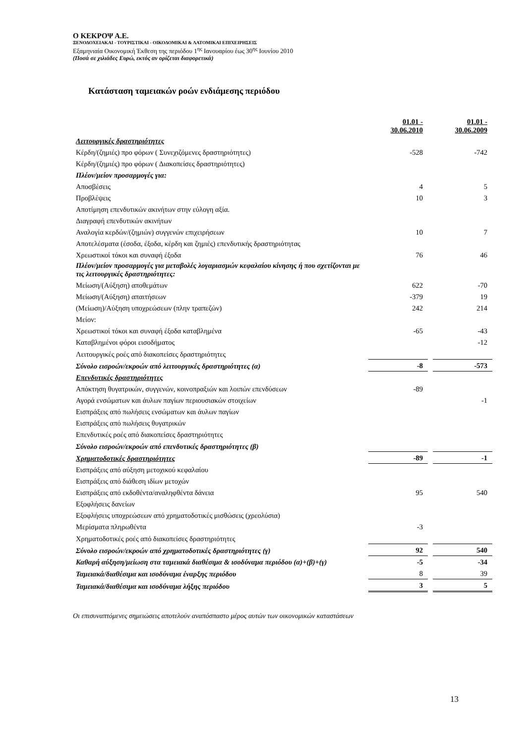Ο ΚΕΚΡΟΨ Α.Ε.
ΞΕΝΟΔΟΧΕΙΑΚΑΙ - ΤΟΥΡΙΣΤΙΚΑΙ - ΟΙΚΟΔΟΜΙΚΑΙ & ΛΑΤΟΜΙΚΑΙ ΕΠΙΧΕΙΡΗΣΕΙΣ
Εξαμηνιαία Οικονομική Έκθεση της περιόδου 1<sup>ης</sup> Ιανουαρίου έως 30<sup>ης</sup> Ιουνίου 2010
(Ποσά σε χιλιάδες Ευρώ, εκτός αν ορίζεται διαφορετικά)
Κατάσταση ταμειακών ροών ενδιάμεσης περιόδου
| | 01.01 - 30.06.2010 | | 01.01 - 30.06.2009 |
| Λειτουργικές δραστηριότητες | | | |
| Κέρδη/(ζημιές) προ φόρων ( Συνεχιζόμενες δραστηριότητες) | -528 | | -742 |
| Κέρδη/(ζημιές) προ φόρων ( Διακοπείσες δραστηριότητες) | | | |
| Πλέον/μείον προσαρμογές για: | | | |
| Αποσβέσεις | 4 | | 5 |
| Προβλέψεις | 10 | | 3 |
| Αποτίμηση επενδυτικών ακινήτων στην εύλογη αξία. | | | |
| Διαγραφή επενδυτικών ακινήτων | | | |
| Αναλογία κερδών/(ζημιών) συγγενών επιχειρήσεων | 10 | | 7 |
| Αποτελέσματα (έσοδα, έξοδα, κέρδη και ζημιές) επενδυτικής δραστηριότητας | | | |
| Χρεωστικοί τόκοι και συναφή έξοδα | 76 | | 46 |
| Πλέον/μείον προσαρμογές για μεταβολές λογαριασμών κεφαλαίου κίνησης ή που σχετίζονται με τις λειτουργικές δραστηριότητες: | | | |
| Μείωση/(Αύξηση) αποθεμάτων | 622 | | -70 |
| Μείωση/(Αύξηση) απαιτήσεων | -379 | | 19 |
| (Μείωση)/Αύξηση υποχρεώσεων (πλην τραπεζών) | 242 | | 214 |
| Μείον: | | | |
| Χρεωστικοί τόκοι και συναφή έξοδα καταβλημένα | -65 | | -43 |
| Καταβλημένοι φόροι εισοδήματος | | | -12 |
| Λειτουργικές ροές από διακοπείσες δραστηριότητες | | | |
| Σύνολο εισροών/εκροών από λειτουργικές δραστηριότητες (α) | -8 | | -573 |
| Επενδυτικές δραστηριότητες | | | |
| Απόκτηση θυγατρικών, συγγενών, κοινοπραξιών και λοιπών επενδύσεων | -89 | | |
| Αγορά ενσώματων και άυλων παγίων περιουσιακών στοιχείων | | | -1 |
| Εισπράξεις από πωλήσεις ενσώματων και άυλων παγίων | | | |
| Εισπράξεις από πωλήσεις θυγατρικών | | | |
| Επενδυτικές ροές από διακοπείσες δραστηριότητες | | | |
| Σύνολο εισροών/εκροών από επενδυτικές δραστηριότητες (β) | | | |
| Χρηματοδοτικές δραστηριότητες | -89 | | -1 |
| Εισπράξεις από αύξηση μετοχικού κεφαλαίου | | | |
| Εισπράξεις από διάθεση ιδίων μετοχών | | | |
| Εισπράξεις από εκδοθέντα/αναληφθέντα δάνεια | 95 | | 540 |
| Εξοφλήσεις δανείων | | | |
| Εξοφλήσεις υποχρεώσεων από χρηματοδοτικές μισθώσεις (χρεολύσια) | | | |
| Μερίσματα πληρωθέντα | -3 | | |
| Χρηματοδοτικές ροές από διακοπείσες δραστηριότητες | | | |
| Σύνολο εισροών/εκροών από χρηματοδοτικές δραστηριότητες (γ) | 92 | | 540 |
| Καθαρή αύξηση/μείωση στα ταμειακά διαθέσιμα & ισοδύναμα περιόδου (α)+(β)+(γ) | -5 | | -34 |
| Ταμειακά/διαθέσιμα και ισοδύναμα έναρξης περιόδου | 8 | | 39 |
| Ταμειακά/διαθέσιμα και ισοδύναμα λήξης περιόδου | 3 | | 5 |
Οι επισυναπτόμενες σημειώσεις αποτελούν αναπόσπαστο μέρος αυτών των οικονομικών καταστάσεων
13